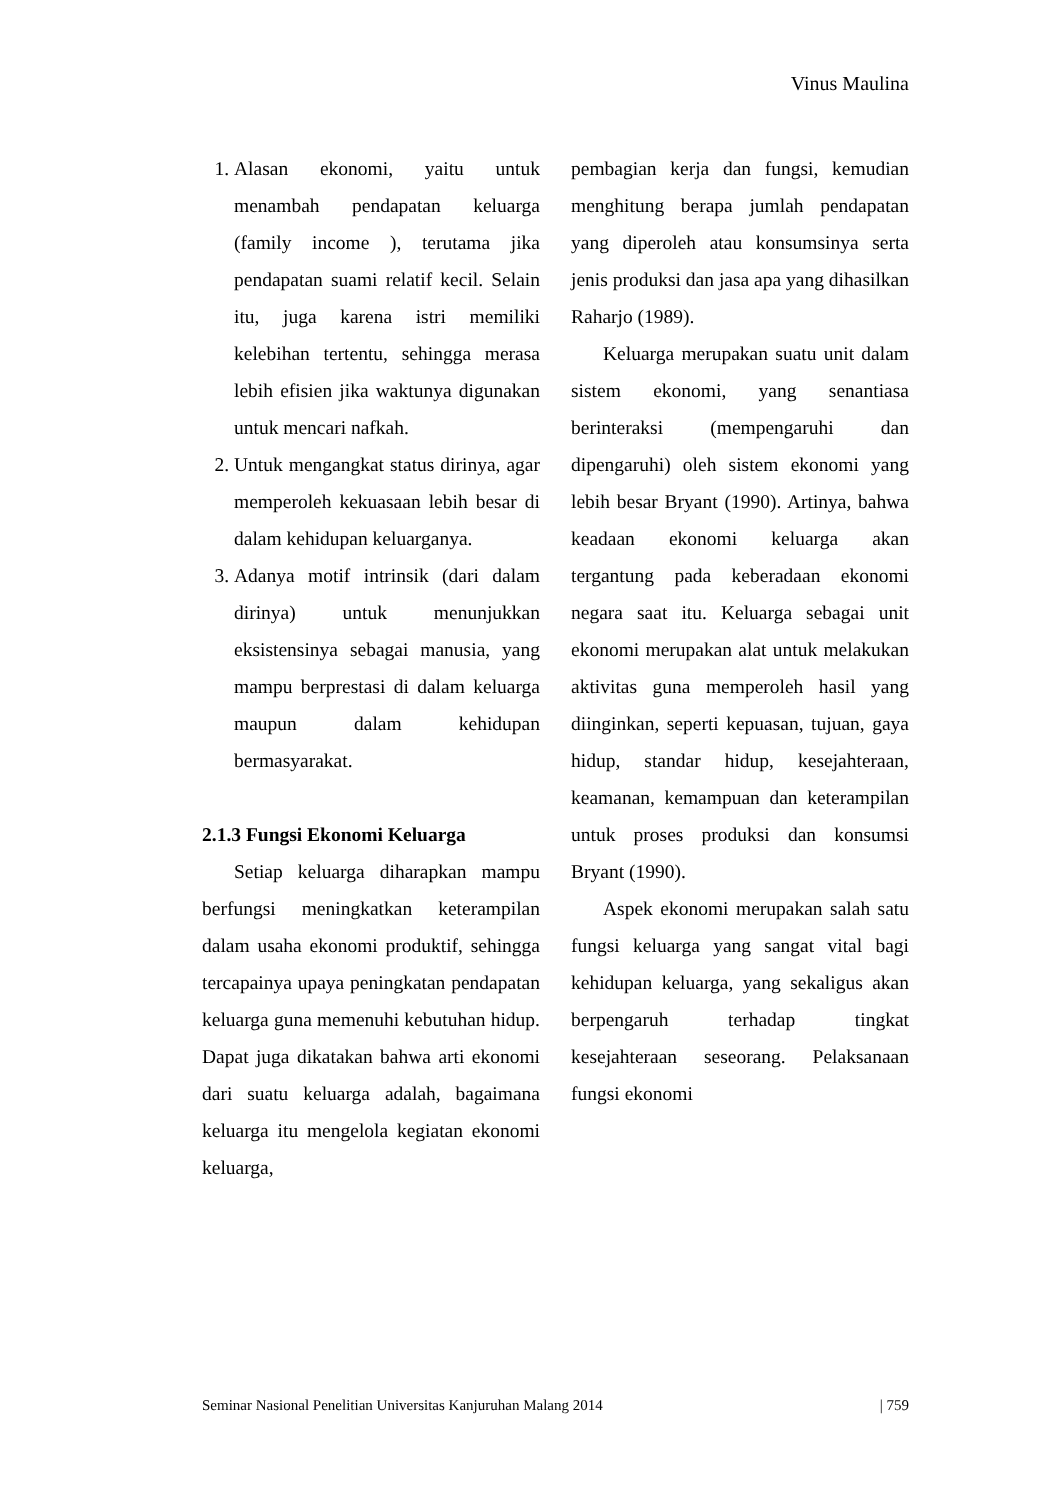Vinus Maulina
1. Alasan ekonomi, yaitu untuk menambah pendapatan keluarga (family income ), terutama jika pendapatan suami relatif kecil. Selain itu, juga karena istri memiliki kelebihan tertentu, sehingga merasa lebih efisien jika waktunya digunakan untuk mencari nafkah.
2. Untuk mengangkat status dirinya, agar memperoleh kekuasaan lebih besar di dalam kehidupan keluarganya.
3. Adanya motif intrinsik (dari dalam dirinya) untuk menunjukkan eksistensinya sebagai manusia, yang mampu berprestasi di dalam keluarga maupun dalam kehidupan bermasyarakat.
2.1.3 Fungsi Ekonomi Keluarga
Setiap keluarga diharapkan mampu berfungsi meningkatkan keterampilan dalam usaha ekonomi produktif, sehingga tercapainya upaya peningkatan pendapatan keluarga guna memenuhi kebutuhan hidup. Dapat juga dikatakan bahwa arti ekonomi dari suatu keluarga adalah, bagaimana keluarga itu mengelola kegiatan ekonomi keluarga,
pembagian kerja dan fungsi, kemudian menghitung berapa jumlah pendapatan yang diperoleh atau konsumsinya serta jenis produksi dan jasa apa yang dihasilkan Raharjo (1989).
Keluarga merupakan suatu unit dalam sistem ekonomi, yang senantiasa berinteraksi (mempengaruhi dan dipengaruhi) oleh sistem ekonomi yang lebih besar Bryant (1990). Artinya, bahwa keadaan ekonomi keluarga akan tergantung pada keberadaan ekonomi negara saat itu. Keluarga sebagai unit ekonomi merupakan alat untuk melakukan aktivitas guna memperoleh hasil yang diinginkan, seperti kepuasan, tujuan, gaya hidup, standar hidup, kesejahteraan, keamanan, kemampuan dan keterampilan untuk proses produksi dan konsumsi Bryant (1990).
Aspek ekonomi merupakan salah satu fungsi keluarga yang sangat vital bagi kehidupan keluarga, yang sekaligus akan berpengaruh terhadap tingkat kesejahteraan seseorang. Pelaksanaan fungsi ekonomi
Seminar Nasional Penelitian Universitas Kanjuruhan Malang 2014 | 759